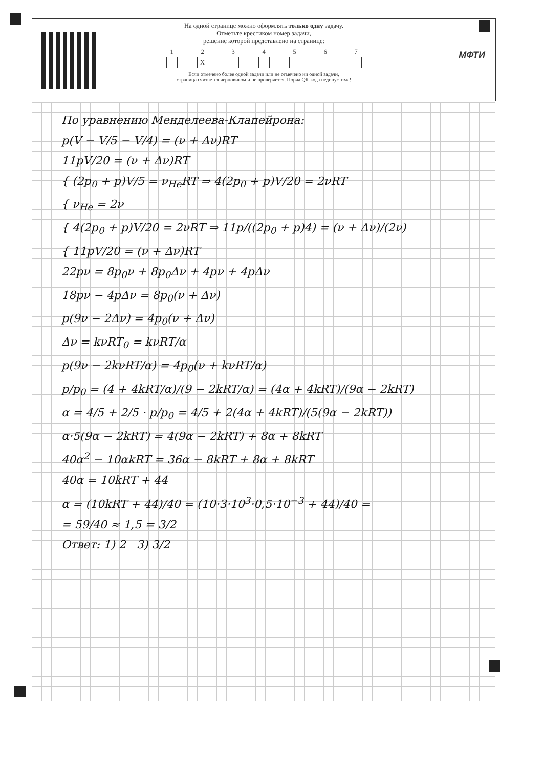На одной странице можно оформлять только одну задачу.
Отметьте крестиком номер задачи,
решение которой представлено на странице:
1 2
X
3 4 5 6 7
Если отмечено более одной задачи или не отмечено ни одной задачи,
страница считается черновиком и не проверяется. Порча QR-кода недопустима!
МФТИ
По уравнению Менделеева-Клапейрона:
p(V − V/5 − V/4) = (ν + Δν)RT
11pV/20 = (ν + Δν)RT
{ (2p<sub>0</sub> + p)V/5 = ν<sub>He</sub>RT ⇒ 4(2p<sub>0</sub> + p)V/20 = 2νRT
{ ν<sub>He</sub> = 2ν
{ 4(2p<sub>0</sub> + p)V/20 = 2νRT ⇒ 11p/((2p<sub>0</sub> + p)4) = (ν + Δν)/(2ν)
{ 11pV/20 = (ν + Δν)RT
22pν = 8p<sub>0</sub>ν + 8p<sub>0</sub>Δν + 4pν + 4pΔν
18pν − 4pΔν = 8p<sub>0</sub>(ν + Δν)
p(9ν − 2Δν) = 4p<sub>0</sub>(ν + Δν)
Δν = kνRT<sub>0</sub> = kνRT/α
p(9ν − 2kνRT/α) = 4p<sub>0</sub>(ν + kνRT/α)
p/p<sub>0</sub> = (4 + 4kRT/α)/(9 − 2kRT/α) = (4α + 4kRT)/(9α − 2kRT)
α = 4/5 + 2/5 · p/p<sub>0</sub> = 4/5 + 2(4α + 4kRT)/(5(9α − 2kRT))
α·5(9α − 2kRT) = 4(9α − 2kRT) + 8α + 8kRT
40α<sup>2</sup> − 10αkRT = 36α − 8kRT + 8α + 8kRT
40α = 10kRT + 44
α = (10kRT + 44)/40 = (10·3·10<sup>3</sup>·0,5·10<sup>−3</sup> + 44)/40 =
= 59/40 ≈ 1,5 = 3/2
Ответ: 1) 2 3) 3/2